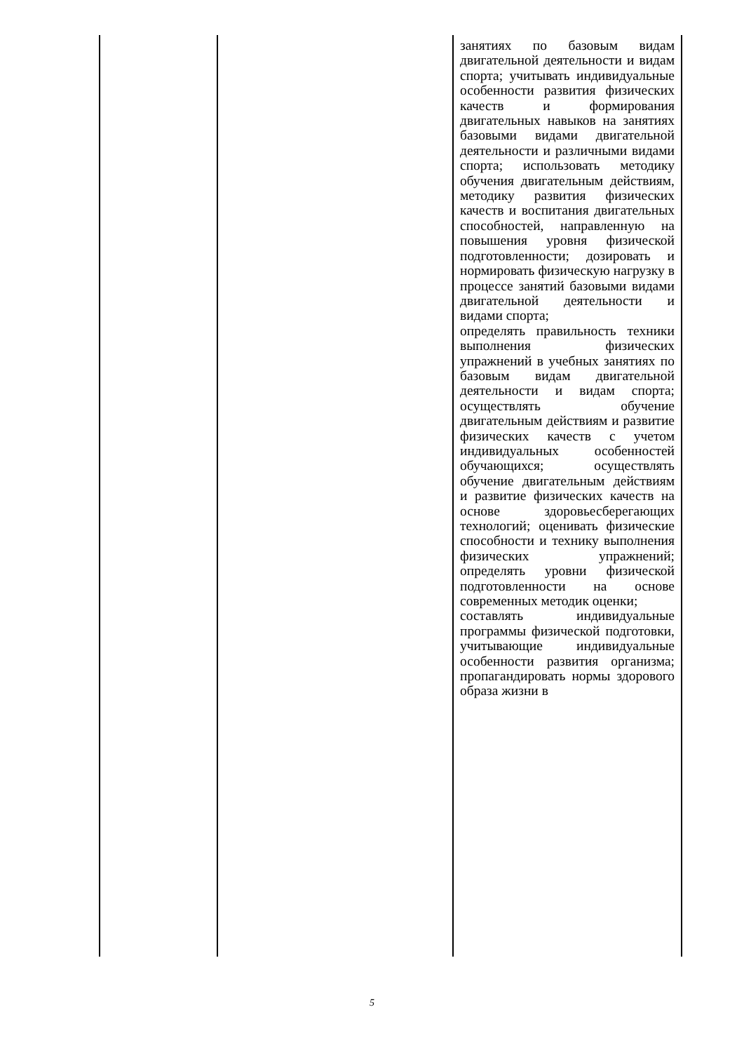| | | занятиях по базовым видам двигательной деятельности и видам спорта; учитывать индивидуальные особенности развития физических качеств и формирования двигательных навыков на занятиях базовыми видами двигательной деятельности и различными видами спорта; использовать методику обучения двигательным действиям, методику развития физических качеств и воспитания двигательных способностей, направленную на повышения уровня физической подготовленности; дозировать и нормировать физическую нагрузку в процессе занятий базовыми видами двигательной деятельности и видами спорта; определять правильность техники выполнения физических упражнений в учебных занятиях по базовым видам двигательной деятельности и видам спорта; осуществлять обучение двигательным действиям и развитие физических качеств с учетом индивидуальных особенностей обучающихся; осуществлять обучение двигательным действиям и развитие физических качеств на основе здоровьесберегающих технологий; оценивать физические способности и технику выполнения физических упражнений; определять уровни физической подготовленности на основе современных методик оценки; составлять индивидуальные программы физической подготовки, учитывающие индивидуальные особенности развития организма; пропагандировать нормы здорового образа жизни в |
5